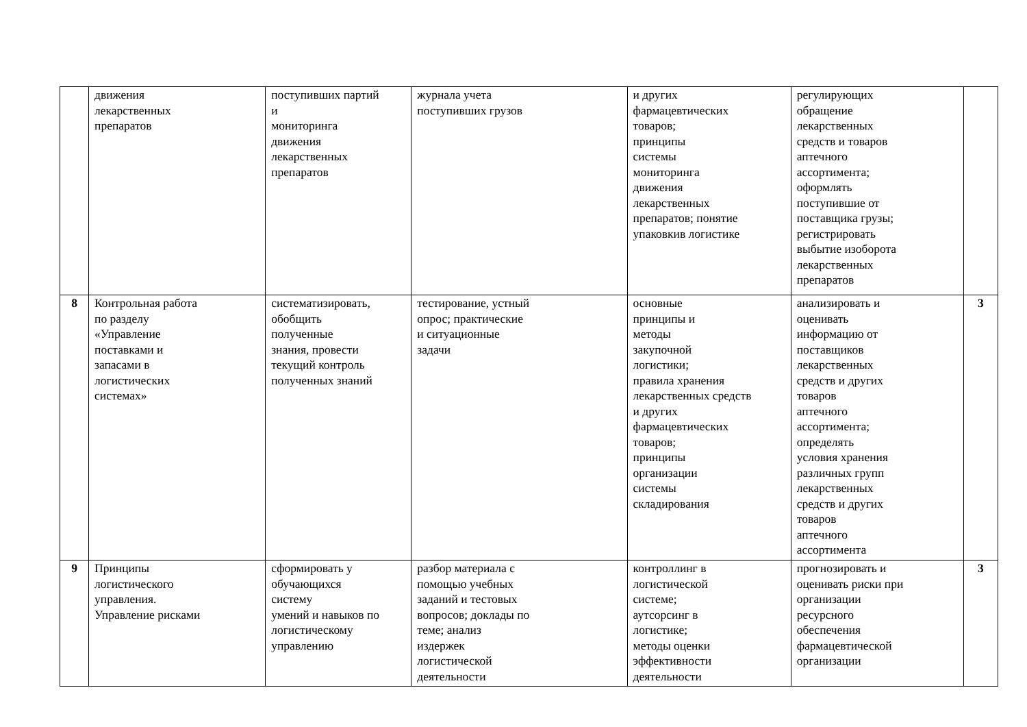| | движения лекарственных препаратов | поступивших партий и мониторинга движения лекарственных препаратов | журнала учета поступивших грузов | и других фармацевтических товаров; принципы системы мониторинга движения лекарственных препаратов; понятие упаковкив логистике | регулирующих обращение лекарственных средств и товаров аптечного ассортимента; оформлять поступившие от поставщика грузы; регистрировать выбытие изоборота лекарственных препаратов | |
| 8 | Контрольная работа по разделу «Управление поставками и запасами в логистических системах» | систематизировать, обобщить полученные знания, провести текущий контроль полученных знаний | тестирование, устный опрос; практические и ситуационные задачи | основные принципы и методы закупочной логистики; правила хранения лекарственных средств и других фармацевтических товаров; принципы организации системы складирования | анализировать и оценивать информацию от поставщиков лекарственных средств и других товаров аптечного ассортимента; определять условия хранения различных групп лекарственных средств и других товаров аптечного ассортимента | 3 |
| 9 | Принципы логистического управления. Управление рисками | сформировать у обучающихся систему умений и навыков по логистическому управлению | разбор материала с помощью учебных заданий и тестовых вопросов; доклады по теме; анализ издержек логистической деятельности | контроллинг в логистической системе; аутсорсинг в логистике; методы оценки эффективности деятельности | прогнозировать и оценивать риски при организации ресурсного обеспечения фармацевтической организации | 3 |